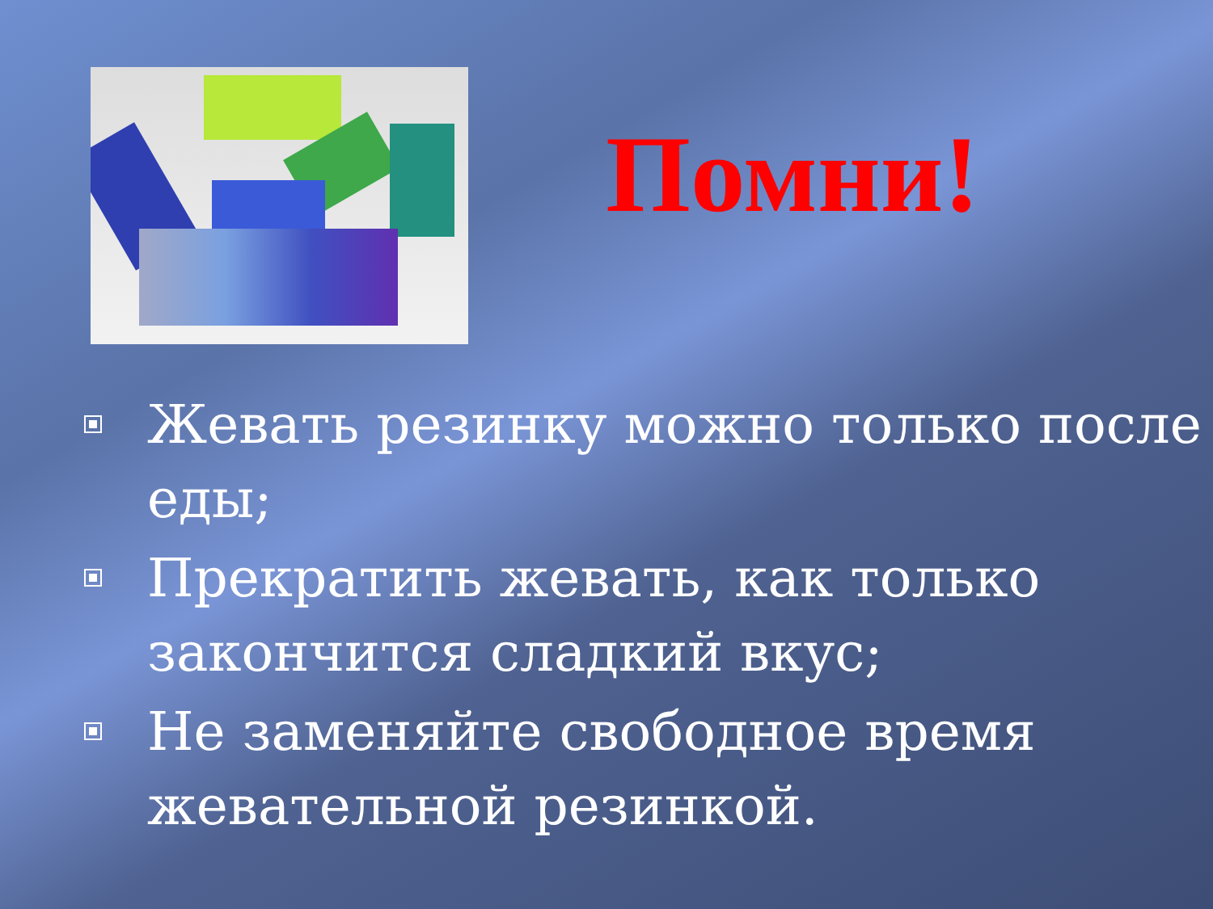Помни!
Жевать резинку можно только после еды;
Прекратить жевать, как только закончится сладкий вкус;
Не заменяйте свободное время жевательной резинкой.